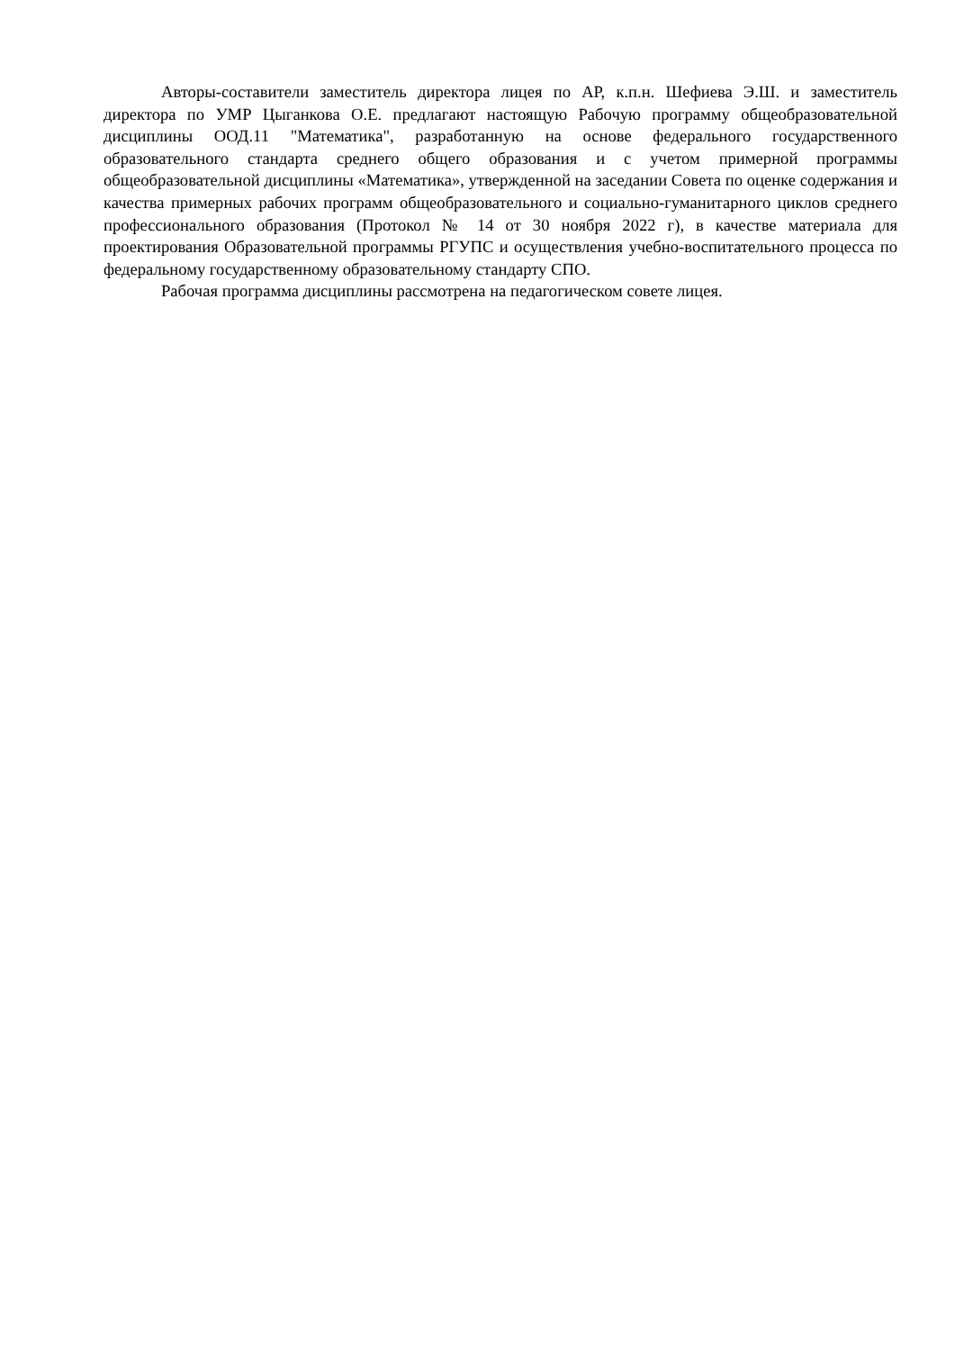Авторы-составители заместитель директора лицея по АР, к.п.н. Шефиева Э.Ш. и заместитель директора по УМР Цыганкова О.Е. предлагают настоящую Рабочую программу общеобразовательной дисциплины ООД.11 "Математика", разработанную на основе федерального государственного образовательного стандарта среднего общего образования и с учетом примерной программы общеобразовательной дисциплины «Математика», утвержденной на заседании Совета по оценке содержания и качества примерных рабочих программ общеобразовательного и социально-гуманитарного циклов среднего профессионального образования (Протокол № 14 от 30 ноября 2022 г), в качестве материала для проектирования Образовательной программы РГУПС и осуществления учебно-воспитательного процесса по федеральному государственному образовательному стандарту СПО.
Рабочая программа дисциплины рассмотрена на педагогическом совете лицея.